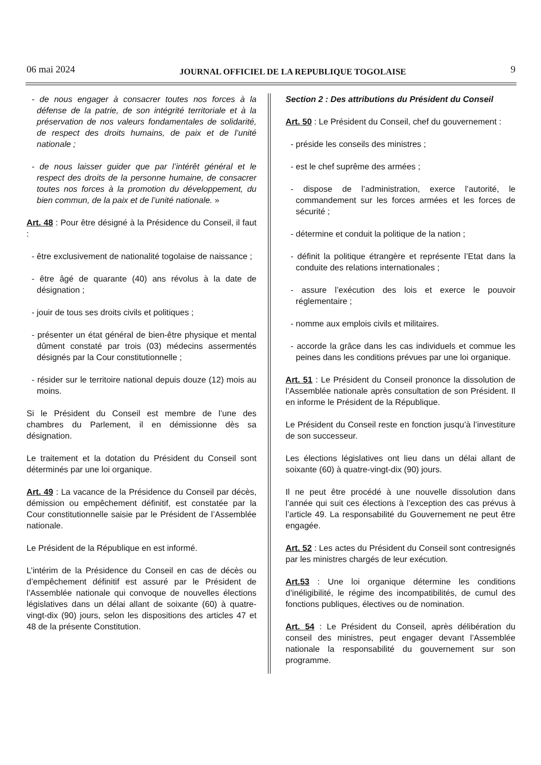06 mai 2024 JOURNAL OFFICIEL DE LA REPUBLIQUE TOGOLAISE 9
- de nous engager à consacrer toutes nos forces à la défense de la patrie, de son intégrité territoriale et à la préservation de nos valeurs fondamentales de solidarité, de respect des droits humains, de paix et de l’unité nationale ;
- de nous laisser guider que par l’intérêt général et le respect des droits de la personne humaine, de consacrer toutes nos forces à la promotion du développement, du bien commun, de la paix et de l’unité nationale. »
Art. 48 : Pour être désigné à la Présidence du Conseil, il faut :
- être exclusivement de nationalité togolaise de naissance ;
- être âgé de quarante (40) ans révolus à la date de désignation ;
- jouir de tous ses droits civils et politiques ;
- présenter un état général de bien-être physique et mental dûment constaté par trois (03) médecins assermentés désignés par la Cour constitutionnelle ;
- résider sur le territoire national depuis douze (12) mois au moins.
Si le Président du Conseil est membre de l’une des chambres du Parlement, il en démissionne dès sa désignation.
Le traitement et la dotation du Président du Conseil sont déterminés par une loi organique.
Art. 49 : La vacance de la Présidence du Conseil par décès, démission ou empêchement définitif, est constatée par la Cour constitutionnelle saisie par le Président de l’Assemblée nationale.
Le Président de la République en est informé.
L’intérim de la Présidence du Conseil en cas de décès ou d’empêchement définitif est assuré par le Président de l’Assemblée nationale qui convoque de nouvelles élections législatives dans un délai allant de soixante (60) à quatre-vingt-dix (90) jours, selon les dispositions des articles 47 et 48 de la présente Constitution.
Section 2 : Des attributions du Président du Conseil
Art. 50 : Le Président du Conseil, chef du gouvernement :
- préside les conseils des ministres ;
- est le chef suprême des armées ;
- dispose de l’administration, exerce l’autorité, le commandement sur les forces armées et les forces de sécurité ;
- détermine et conduit la politique de la nation ;
- définit la politique étrangère et représente l’Etat dans la conduite des relations internationales ;
- assure l’exécution des lois et exerce le pouvoir réglementaire ;
- nomme aux emplois civils et militaires.
- accorde la grâce dans les cas individuels et commue les peines dans les conditions prévues par une loi organique.
Art. 51 : Le Président du Conseil prononce la dissolution de l’Assemblée nationale après consultation de son Président. Il en informe le Président de la République.
Le Président du Conseil reste en fonction jusqu’à l’investiture de son successeur.
Les élections législatives ont lieu dans un délai allant de soixante (60) à quatre-vingt-dix (90) jours.
Il ne peut être procédé à une nouvelle dissolution dans l’année qui suit ces élections à l’exception des cas prévus à l’article 49. La responsabilité du Gouvernement ne peut être engagée.
Art. 52 : Les actes du Président du Conseil sont contresignés par les ministres chargés de leur exécution.
Art.53 : Une loi organique détermine les conditions d’inéligibilité, le régime des incompatibilités, de cumul des fonctions publiques, électives ou de nomination.
Art. 54 : Le Président du Conseil, après délibération du conseil des ministres, peut engager devant l’Assemblée nationale la responsabilité du gouvernement sur son programme.